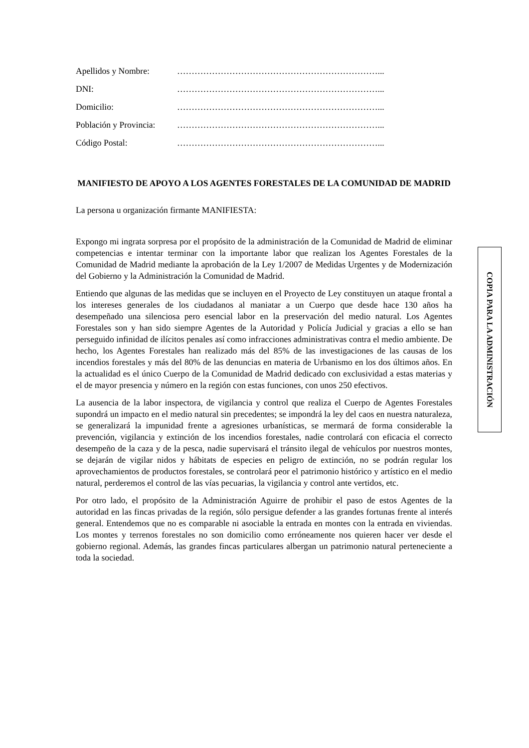Apellidos y Nombre: ……………………………………………………………...
DNI: ……………………………………………………………...
Domicilio: ……………………………………………………………...
Población y Provincia: ……………………………………………………………...
Código Postal: ……………………………………………………………...
MANIFIESTO DE APOYO A LOS AGENTES FORESTALES DE LA COMUNIDAD DE MADRID
La persona u organización firmante MANIFIESTA:
Expongo mi ingrata sorpresa por el propósito de la administración de la Comunidad de Madrid de eliminar competencias e intentar terminar con la importante labor que realizan los Agentes Forestales de la Comunidad de Madrid mediante la aprobación de la Ley 1/2007 de Medidas Urgentes y de Modernización del Gobierno y la Administración la Comunidad de Madrid.
Entiendo que algunas de las medidas que se incluyen en el Proyecto de Ley constituyen un ataque frontal a los intereses generales de los ciudadanos al maniatar a un Cuerpo que desde hace 130 años ha desempeñado una silenciosa pero esencial labor en la preservación del medio natural. Los Agentes Forestales son y han sido siempre Agentes de la Autoridad y Policía Judicial y gracias a ello se han perseguido infinidad de ilícitos penales así como infracciones administrativas contra el medio ambiente. De hecho, los Agentes Forestales han realizado más del 85% de las investigaciones de las causas de los incendios forestales y más del 80% de las denuncias en materia de Urbanismo en los dos últimos años. En la actualidad es el único Cuerpo de la Comunidad de Madrid dedicado con exclusividad a estas materias y el de mayor presencia y número en la región con estas funciones, con unos 250 efectivos.
La ausencia de la labor inspectora, de vigilancia y control que realiza el Cuerpo de Agentes Forestales supondrá un impacto en el medio natural sin precedentes; se impondrá la ley del caos en nuestra naturaleza, se generalizará la impunidad frente a agresiones urbanísticas, se mermará de forma considerable la prevención, vigilancia y extinción de los incendios forestales, nadie controlará con eficacia el correcto desempeño de la caza y de la pesca, nadie supervisará el tránsito ilegal de vehículos por nuestros montes, se dejarán de vigilar nidos y hábitats de especies en peligro de extinción, no se podrán regular los aprovechamientos de productos forestales, se controlará peor el patrimonio histórico y artístico en el medio natural, perderemos el control de las vías pecuarias, la vigilancia y control ante vertidos, etc.
Por otro lado, el propósito de la Administración Aguirre de prohibir el paso de estos Agentes de la autoridad en las fincas privadas de la región, sólo persigue defender a las grandes fortunas frente al interés general. Entendemos que no es comparable ni asociable la entrada en montes con la entrada en viviendas. Los montes y terrenos forestales no son domicilio como erróneamente nos quieren hacer ver desde el gobierno regional. Además, las grandes fincas particulares albergan un patrimonio natural perteneciente a toda la sociedad.
COPIA PARA LA ADMINISTRACIÓN